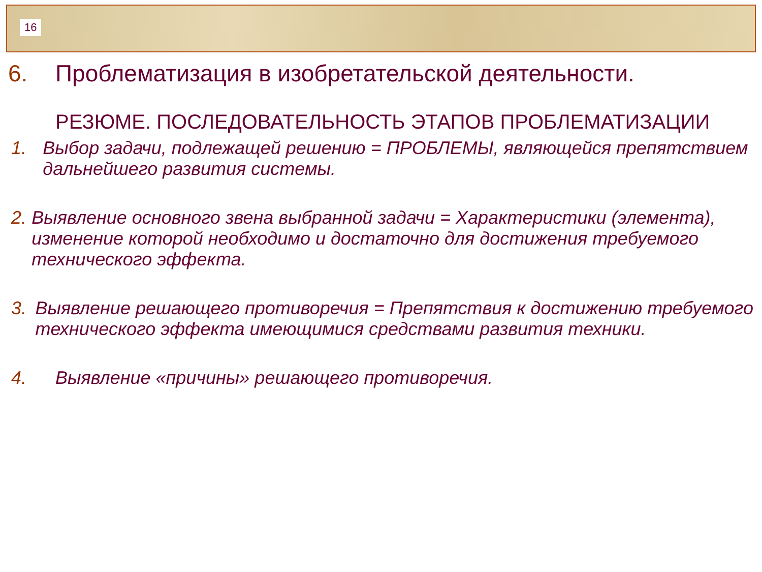16
6. Проблематизация в изобретательской деятельности.
РЕЗЮМЕ. ПОСЛЕДОВАТЕЛЬНОСТЬ ЭТАПОВ ПРОБЛЕМАТИЗАЦИИ
1. Выбор задачи, подлежащей решению = ПРОБЛЕМЫ, являющейся препятствием дальнейшего развития системы.
2. Выявление основного звена выбранной задачи = Характеристики (элемента), изменение которой необходимо и достаточно для достижения требуемого технического эффекта.
3. Выявление решающего противоречия = Препятствия к достижению требуемого технического эффекта имеющимися средствами развития техники.
4. Выявление «причины» решающего противоречия.